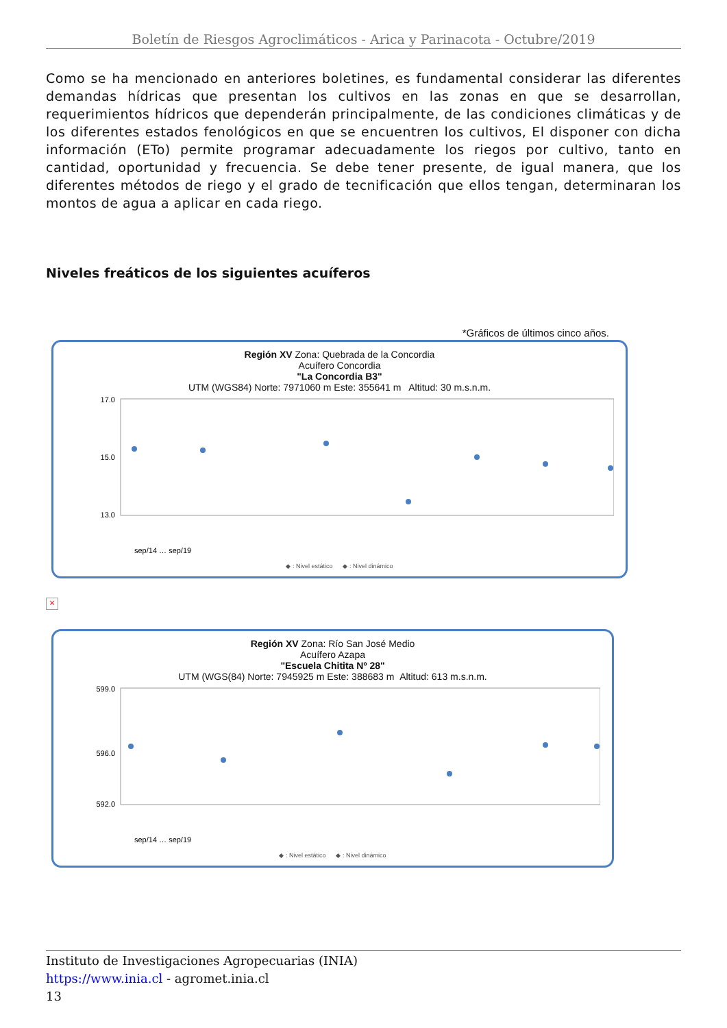Boletín de Riesgos Agroclimáticos - Arica y Parinacota - Octubre/2019
Como se ha mencionado en anteriores boletines, es fundamental considerar las diferentes demandas hídricas que presentan los cultivos en las zonas en que se desarrollan, requerimientos hídricos que dependerán principalmente, de las condiciones climáticas y de los diferentes estados fenológicos en que se encuentren los cultivos, El disponer con dicha información (ETo) permite programar adecuadamente los riegos por cultivo, tanto en cantidad, oportunidad y frecuencia. Se debe tener presente, de igual manera, que los diferentes métodos de riego y el grado de tecnificación que ellos tengan, determinaran los montos de agua a aplicar en cada riego.
Niveles freáticos de los siguientes acuíferos
*Gráficos de últimos cinco años.
Región XV Zona: Quebrada de la Concordia
Acuífero Concordia
"La Concordia B3"
UTM (WGS84) Norte: 7971060 m Este: 355641 m Altitud: 30 m.s.n.m.
17.0
15.0
13.0
sep/14 … sep/19
◆ : Nivel estático ◆ : Nivel dinámico
×
Región XV Zona: Río San José Medio
Acuífero Azapa
"Escuela Chitita Nº 28"
UTM (WGS(84) Norte: 7945925 m Este: 388683 m Altitud: 613 m.s.n.m.
599.0
596.0
592.0
sep/14 … sep/19
◆ : Nivel estático ◆ : Nivel dinámico
Instituto de Investigaciones Agropecuarias (INIA)
https://www.inia.cl - agromet.inia.cl
13